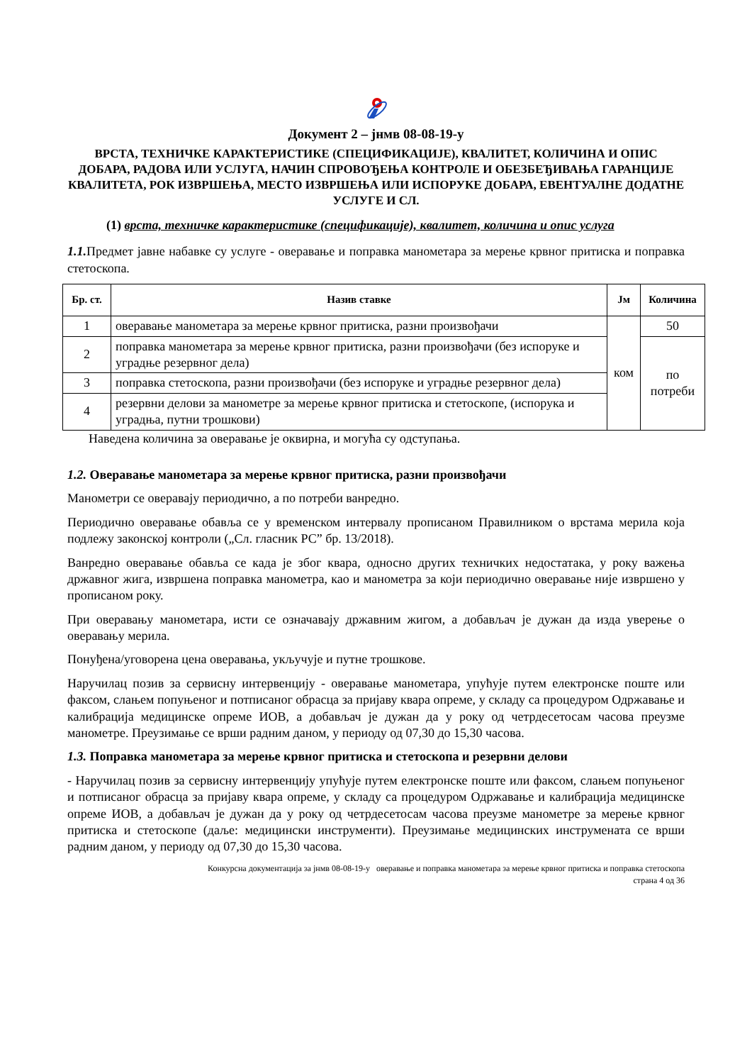Документ 2 – јнмв 08-08-19-у
ВРСТА, ТЕХНИЧКЕ КАРАКТЕРИСТИКЕ (СПЕЦИФИКАЦИЈЕ), КВАЛИТЕТ, КОЛИЧИНА И ОПИС ДОБАРА, РАДОВА ИЛИ УСЛУГА, НАЧИН СПРОВОЂЕЊА КОНТРОЛЕ И ОБЕЗБЕЂИВАЊА ГАРАНЦИЈЕ КВАЛИТЕТА, РОК ИЗВРШЕЊА, МЕСТО ИЗВРШЕЊА ИЛИ ИСПОРУКЕ ДОБАРА, ЕВЕНТУАЛНЕ ДОДАТНЕ УСЛУГЕ И СЛ.
(1) врста, техничке карактеристике (спецификације), квалитет, количина и опис услуга
1.1. Предмет јавне набавке су услуге - оверавање и поправка манометара за мерење крвног притиска и поправка стетоскопа.
| Бр. ст. | Назив ставке | Јм | Количина |
| --- | --- | --- | --- |
| 1 | оверавање манометара за мерење крвног притиска, разни произвођачи | ком | 50 |
| 2 | поправка манометара за мерење крвног притиска, разни произвођачи (без испоруке и уградње резервног дела) | | по потреби |
| 3 | поправка стетоскопа, разни произвођачи (без испоруке и уградње резервног дела) | | |
| 4 | резервни делови за манометре за мерење крвног притиска и стетоскопе, (испорука и уградња, путни трошкови) | | |
Наведена количина за оверавање је оквирна, и могућа су одступања.
1.2. Оверавање манометара за мерење крвног притиска, разни произвођачи
Манометри се оверавају периодично, а по потреби ванредно.
Периодично оверавање обавља се у временском интервалу прописаном Правилником о врстама мерила која подлежу законској контроли („Сл. гласник РС” бр. 13/2018).
Ванредно оверавање обавља се када је због квара, односно других техничких недостатака, у року важења државног жига, извршена поправка манометра, као и манометра за који периодично оверавање није извршено у прописаном року.
При оверавању манометара, исти се означавају државним жигом, а добављач је дужан да изда уверење о оверавању мерила.
Понуђена/уговорена цена оверавања, укључује и путне трошкове.
Наручилац позив за сервисну интервенцију - оверавање манометара, упућује путем електронске поште или факсом, слањем попуњеног и потписаног обрасца за пријаву квара опреме, у складу са процедуром Одржавање и калибрација медицинске опреме ИОВ, а добављач је дужан да у року од четрдесетосам часова преузме манометре. Преузимање се врши радним даном, у периоду од 07,30 до 15,30 часова.
1.3. Поправка манометара за мерење крвног притиска и стетоскопа и резервни делови
- Наручилац позив за сервисну интервенцију упућује путем електронске поште или факсом, слањем попуњеног и потписаног обрасца за пријаву квара опреме, у складу са процедуром Одржавање и калибрација медицинске опреме ИОВ, а добављач је дужан да у року од четрдесетосам часова преузме манометре за мерење крвног притиска и стетоскопе (даље: медицински инструменти). Преузимање медицинских инструмената се врши радним даном, у периоду од 07,30 до 15,30 часова.
Конкурсна документација за јнмв 08-08-19-у оверавање и поправка манометара за мерење крвног притиска и поправка стетоскопа
страна 4 од 36